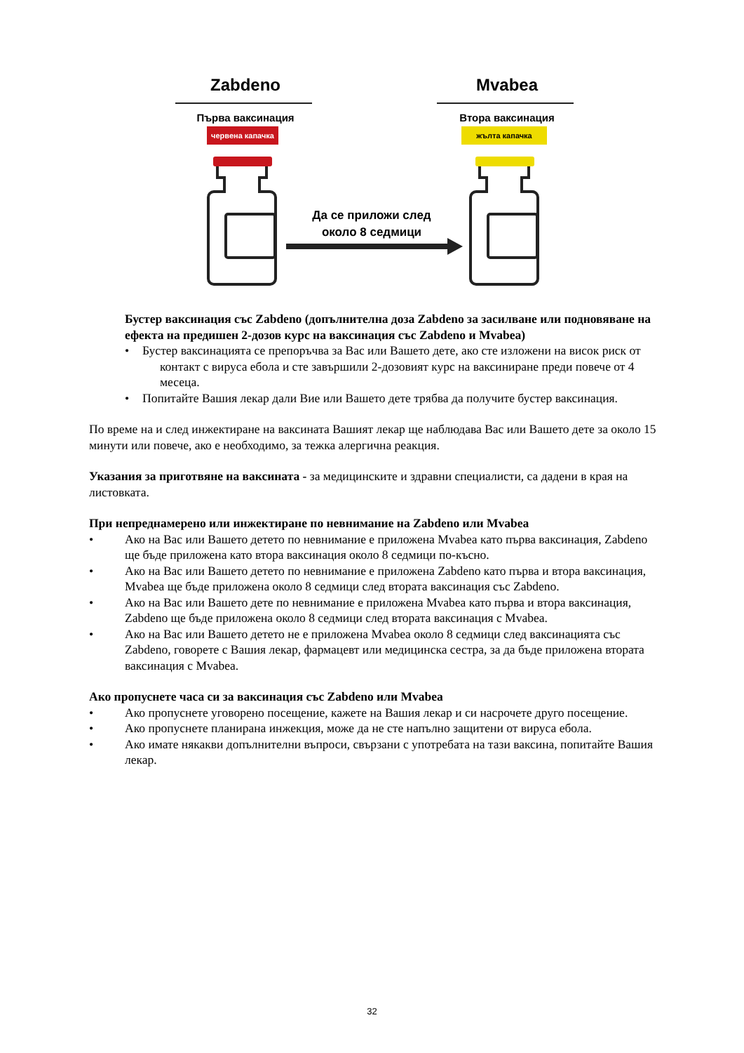Zabdeno Mvabea
Първа ваксинация Втора ваксинация
червена капачка жълта капачка
Да се приложи след
около 8 седмици
Бустер ваксинация със Zabdeno (допълнителна доза Zabdeno за засилване или подновяване на ефекта на предишен 2-дозов курс на ваксинация със Zabdeno и Mvabea)
• Бустер ваксинацията се препоръчва за Вас или Вашето дете, ако сте изложени на висок риск от контакт с вируса ебола и сте завършили 2-дозовият курс на ваксиниране преди повече от 4 месеца.
• Попитайте Вашия лекар дали Вие или Вашето дете трябва да получите бустер ваксинация.
По време на и след инжектиране на ваксината Вашият лекар ще наблюдава Вас или Вашето дете за около 15 минути или повече, ако е необходимо, за тежка алергична реакция.
Указания за приготвяне на ваксината - за медицинските и здравни специалисти, са дадени в края на листовката.
При непреднамерено или инжектиране по невнимание на Zabdeno или Mvabea
• Ако на Вас или Вашето детето по невнимание е приложена Mvabea като първа ваксинация, Zabdeno ще бъде приложена като втора ваксинация около 8 седмици по-късно.
• Ако на Вас или Вашето детето по невнимание е приложена Zabdeno като първа и втора ваксинация, Mvabea ще бъде приложена около 8 седмици след втората ваксинация със Zabdeno.
• Ако на Вас или Вашето дете по невнимание е приложена Mvabea като първа и втора ваксинация, Zabdeno ще бъде приложена около 8 седмици след втората ваксинация с Mvabea.
• Ако на Вас или Вашето детето не е приложена Mvabea около 8 седмици след ваксинацията със Zabdeno, говорете с Вашия лекар, фармацевт или медицинска сестра, за да бъде приложена втората ваксинация с Mvabea.
Ако пропуснете часа си за ваксинация със Zabdeno или Mvabea
• Ако пропуснете уговорено посещение, кажете на Вашия лекар и си насрочете друго посещение.
• Ако пропуснете планирана инжекция, може да не сте напълно защитени от вируса ебола.
• Ако имате някакви допълнителни въпроси, свързани с употребата на тази ваксина, попитайте Вашия лекар.
32